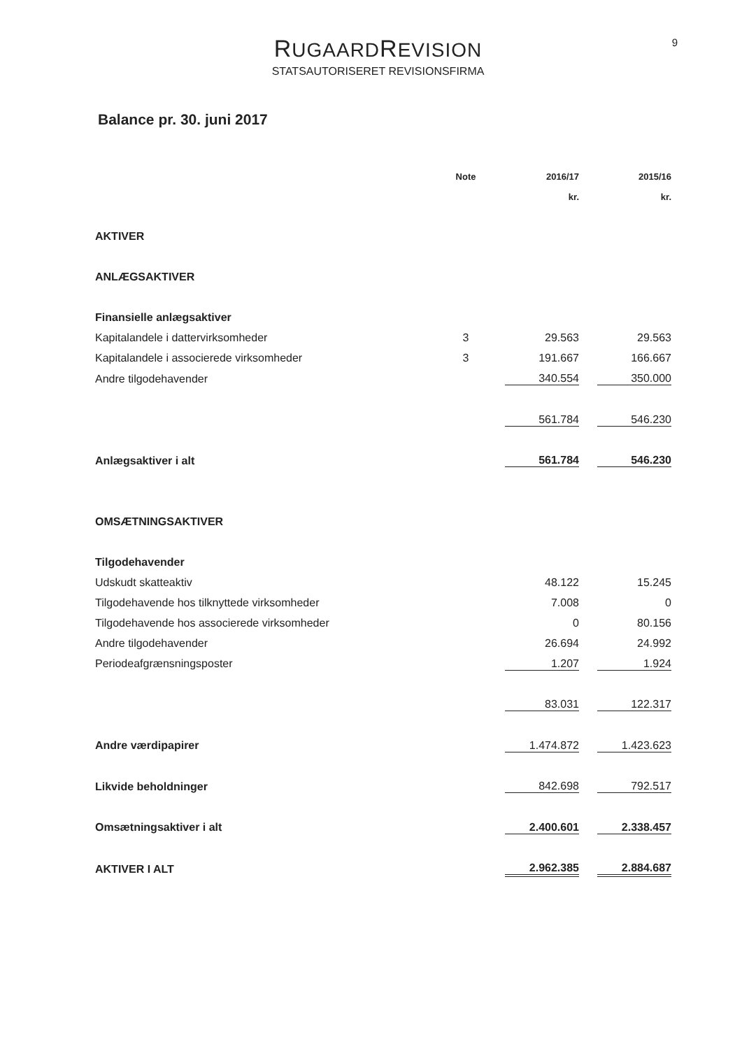9
RUGAARDREVISION
STATSAUTORISERET REVISIONSFIRMA
Balance pr. 30. juni 2017
| | Note | | 2016/17 | | 2015/16 |
| --- | --- | --- | --- | --- | --- |
| | | | kr. | | kr. |
| AKTIVER | | | | | |
| ANLÆGSAKTIVER | | | | | |
| Finansielle anlægsaktiver | | | | | |
| Kapitalandele i dattervirksomheder | 3 | | 29.563 | | 29.563 |
| Kapitalandele i associerede virksomheder | 3 | | 191.667 | | 166.667 |
| Andre tilgodehavender | | | 340.554 | | 350.000 |
| | | | 561.784 | | 546.230 |
| Anlægsaktiver i alt | | | 561.784 | | 546.230 |
| OMSÆTNINGSAKTIVER | | | | | |
| Tilgodehavender | | | | | |
| Udskudt skatteaktiv | | | 48.122 | | 15.245 |
| Tilgodehavende hos tilknyttede virksomheder | | | 7.008 | | 0 |
| Tilgodehavende hos associerede virksomheder | | | 0 | | 80.156 |
| Andre tilgodehavender | | | 26.694 | | 24.992 |
| Periodeafgrænsningsposter | | | 1.207 | | 1.924 |
| | | | 83.031 | | 122.317 |
| Andre værdipapirer | | | 1.474.872 | | 1.423.623 |
| Likvide beholdninger | | | 842.698 | | 792.517 |
| Omsætningsaktiver i alt | | | 2.400.601 | | 2.338.457 |
| AKTIVER I ALT | | | 2.962.385 | | 2.884.687 |